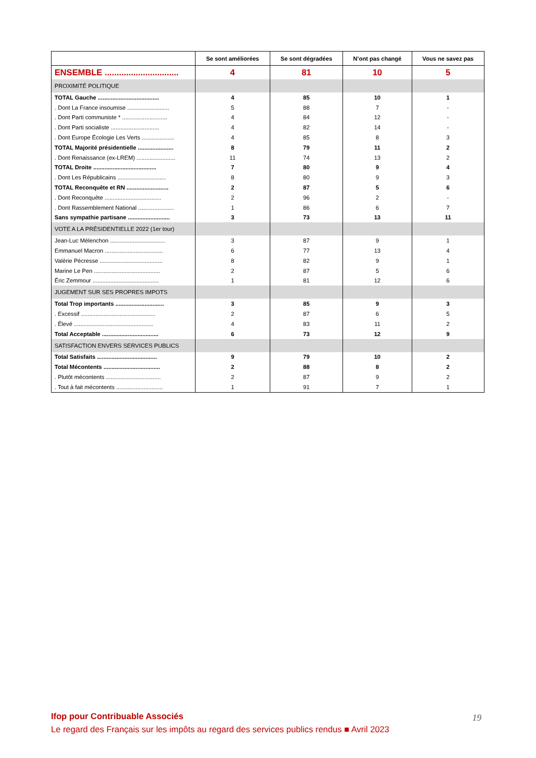| | Se sont améliorées | Se sont dégradées | N’ont pas changé | Vous ne savez pas |
| --- | --- | --- | --- | --- |
| ENSEMBLE ............................... | 4 | 81 | 10 | 5 |
| PROXIMITÉ POLITIQUE | | | | |
| TOTAL Gauche ...................................... | 4 | 85 | 10 | 1 |
| . Dont La France insoumise .......................... | 5 | 88 | 7 | - |
| . Dont Parti communiste * ............................ | 4 | 84 | 12 | - |
| . Dont Parti socialiste .............................. | 4 | 82 | 14 | - |
| . Dont Europe Écologie Les Verts .................... | 4 | 85 | 8 | 3 |
| TOTAL Majorité présidentielle ...................... | 8 | 79 | 11 | 2 |
| . Dont Renaissance (ex-LREM) ........................ | 11 | 74 | 13 | 2 |
| TOTAL Droite ....................................... | 7 | 80 | 9 | 4 |
| . Dont Les Républicains .............................. | 8 | 80 | 9 | 3 |
| TOTAL Reconquête et RN .......................... | 2 | 87 | 5 | 6 |
| . Dont Reconquête ................................... | 2 | 96 | 2 | - |
| . Dont Rassemblement National ...................... | 1 | 86 | 6 | 7 |
| Sans sympathie partisane .......................... | 3 | 73 | 13 | 11 |
| VOTE A LA PRÉSIDENTIELLE 2022 (1er tour) | | | | |
| Jean-Luc Mélenchon .................................. | 3 | 87 | 9 | 1 |
| Emmanuel Macron .................................... | 6 | 77 | 13 | 4 |
| Valérie Pécresse ....................................... | 8 | 82 | 9 | 1 |
| Marine Le Pen ......................................... | 2 | 87 | 5 | 6 |
| Éric Zemmour ......................................... | 1 | 81 | 12 | 6 |
| JUGEMENT SUR SES PROPRES IMPOTS | | | | |
| Total Trop importants .............................. | 3 | 85 | 9 | 3 |
| . Excessif .............................................. | 2 | 87 | 6 | 5 |
| . Élevé ................................................. | 4 | 83 | 11 | 2 |
| Total Acceptable ................................... | 6 | 73 | 12 | 9 |
| SATISFACTION ENVERS SERVICES PUBLICS | | | | |
| Total Satisfaits ..................................... | 9 | 79 | 10 | 2 |
| Total Mécontents ................................... | 2 | 88 | 8 | 2 |
| . Plutôt mécontents .................................. | 2 | 87 | 9 | 2 |
| . Tout à fait mécontents ............................. | 1 | 91 | 7 | 1 |
Ifop pour Contribuable Associés
Le regard des Français sur les impôts au regard des services publics rendus ■ Avril 2023
19